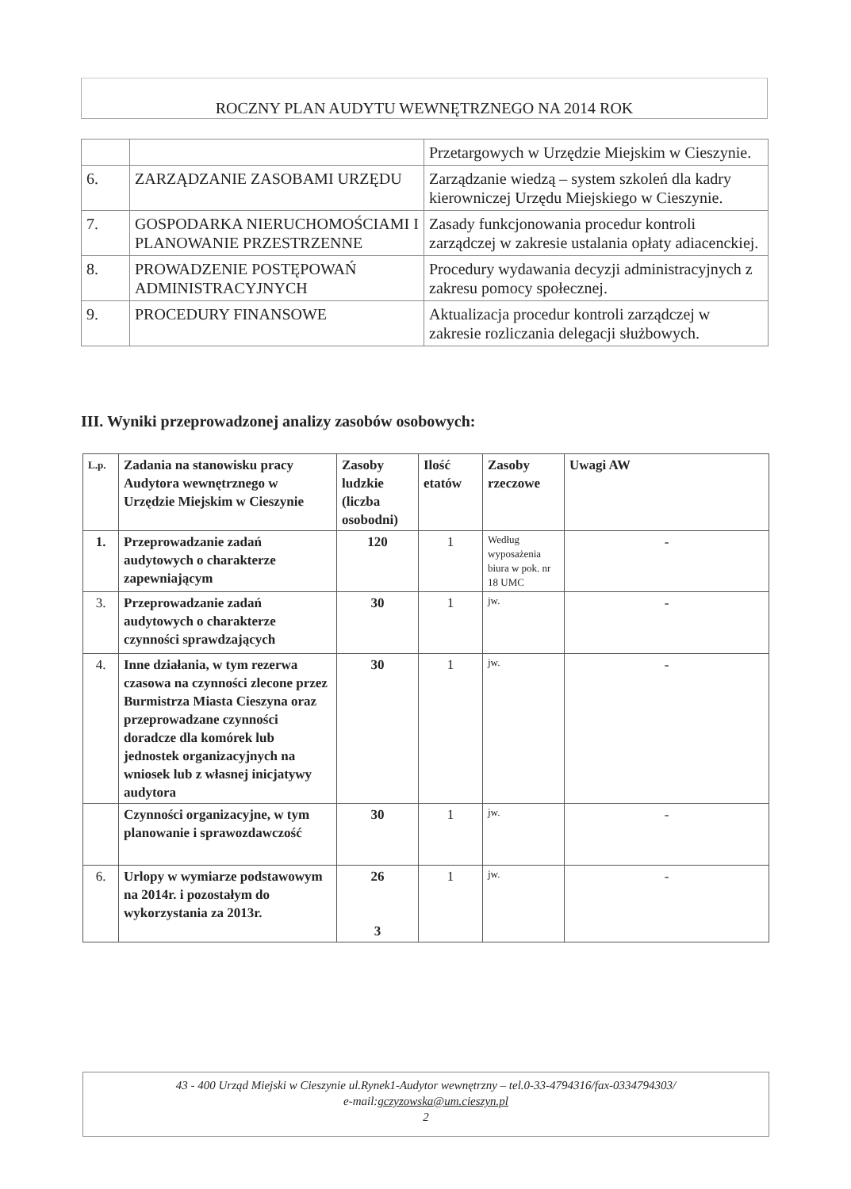ROCZNY PLAN AUDYTU WEWNĘTRZNEGO NA 2014 ROK
| | | Przetargowych w Urzędzie Miejskim w Cieszynie. |
| 6. | ZARZĄDZANIE ZASOBAMI URZĘDU | Zarządzanie wiedzą – system szkoleń dla kadry kierowniczej Urzędu Miejskiego w Cieszynie. |
| 7. | GOSPODARKA NIERUCHOMOŚCIAMI I PLANOWANIE PRZESTRZENNE | Zasady funkcjonowania procedur kontroli zarządczej w zakresie ustalania opłaty adiacenckiej. |
| 8. | PROWADZENIE POSTĘPOWAŃ ADMINISTRACYJNYCH | Procedury wydawania decyzji administracyjnych z zakresu pomocy społecznej. |
| 9. | PROCEDURY FINANSOWE | Aktualizacja procedur kontroli zarządczej w zakresie rozliczania delegacji służbowych. |
III. Wyniki przeprowadzonej analizy zasobów osobowych:
| L.p. | Zadania na stanowisku pracy Audytora wewnętrznego w Urzędzie Miejskim w Cieszynie | Zasoby ludzkie (liczba osobodni) | Ilość etatów | Zasoby rzeczowe | Uwagi AW |
| --- | --- | --- | --- | --- | --- |
| 1. | Przeprowadzanie zadań audytowych o charakterze zapewniającym | 120 | 1 | Według wyposażenia biura w pok. nr 18 UMC | - |
| 3. | Przeprowadzanie zadań audytowych o charakterze czynności sprawdzających | 30 | 1 | jw. | - |
| 4. | Inne działania, w tym rezerwa czasowa na czynności zlecone przez Burmistrza Miasta Cieszyna oraz przeprowadzane czynności doradcze dla komórek lub jednostek organizacyjnych na wniosek lub z własnej inicjatywy audytora | 30 | 1 | jw. | - |
| | Czynności organizacyjne, w tym planowanie i sprawozdawczość | 30 | 1 | jw. | - |
| 6. | Urlopy w wymiarze podstawowym na 2014r. i pozostałym do wykorzystania za 2013r. | 26 3 | 1 | jw. | - |
43 - 400 Urząd Miejski w Cieszynie ul.Rynek1-Audytor wewnętrzny – tel.0-33-4794316/fax-0334794303/
e-mail:gczyzowska@um.cieszyn.pl
2